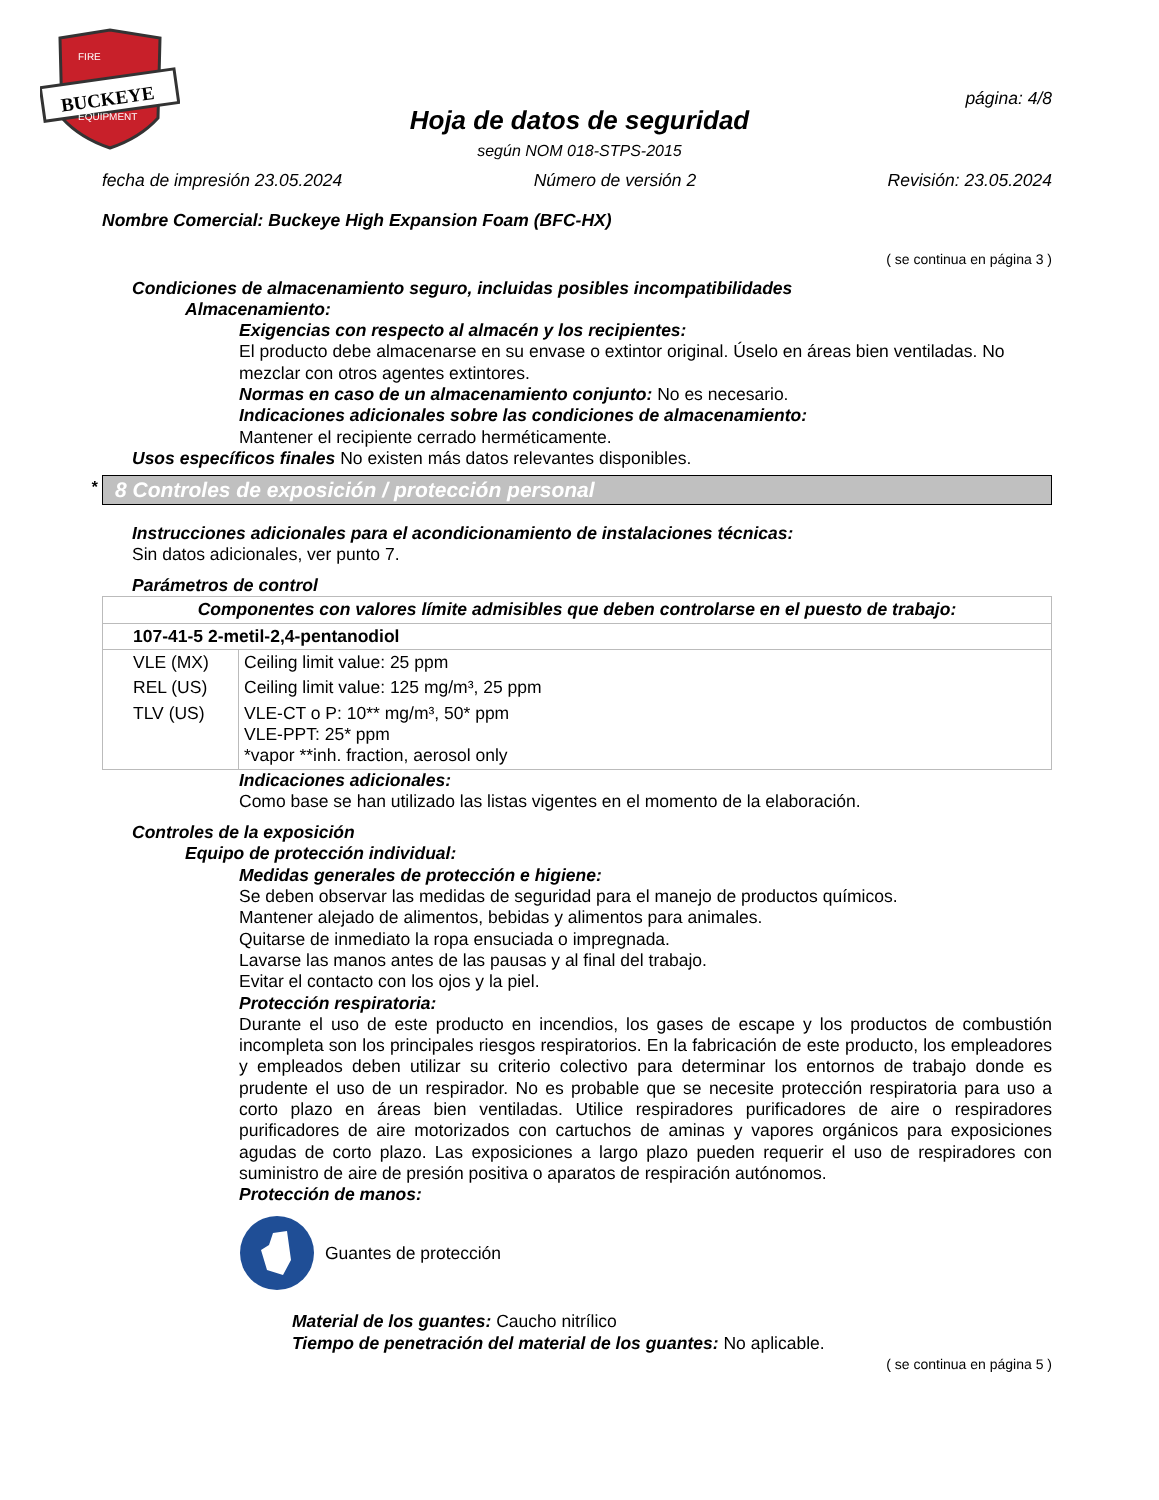BUCKEYE
FIRE
EQUIPMENT
página: 4/8
Hoja de datos de seguridad
según NOM 018-STPS-2015
fecha de impresión 23.05.2024 Número de versión 2 Revisión: 23.05.2024
Nombre Comercial: Buckeye High Expansion Foam (BFC-HX)
( se continua en página 3 )
Condiciones de almacenamiento seguro, incluidas posibles incompatibilidades
Almacenamiento:
Exigencias con respecto al almacén y los recipientes:
El producto debe almacenarse en su envase o extintor original. Úselo en áreas bien ventiladas. No mezclar con otros agentes extintores.
Normas en caso de un almacenamiento conjunto: No es necesario.
Indicaciones adicionales sobre las condiciones de almacenamiento:
Mantener el recipiente cerrado herméticamente.
Usos específicos finales No existen más datos relevantes disponibles.
* 8 Controles de exposición / protección personal
Instrucciones adicionales para el acondicionamiento de instalaciones técnicas:
Sin datos adicionales, ver punto 7.
Parámetros de control
| Componentes con valores límite admisibles que deben controlarse en el puesto de trabajo: | |
| 107-41-5 2-metil-2,4-pentanodiol | |
| VLE (MX) | Ceiling limit value: 25 ppm |
| REL (US) | Ceiling limit value: 125 mg/m³, 25 ppm |
| TLV (US) | VLE-CT o P: 10** mg/m³, 50* ppm VLE-PPT: 25* ppm *vapor **inh. fraction, aerosol only |
Indicaciones adicionales:
Como base se han utilizado las listas vigentes en el momento de la elaboración.
Controles de la exposición
Equipo de protección individual:
Medidas generales de protección e higiene:
Se deben observar las medidas de seguridad para el manejo de productos químicos.
Mantener alejado de alimentos, bebidas y alimentos para animales.
Quitarse de inmediato la ropa ensuciada o impregnada.
Lavarse las manos antes de las pausas y al final del trabajo.
Evitar el contacto con los ojos y la piel.
Protección respiratoria:
Durante el uso de este producto en incendios, los gases de escape y los productos de combustión incompleta son los principales riesgos respiratorios. En la fabricación de este producto, los empleadores y empleados deben utilizar su criterio colectivo para determinar los entornos de trabajo donde es prudente el uso de un respirador. No es probable que se necesite protección respiratoria para uso a corto plazo en áreas bien ventiladas. Utilice respiradores purificadores de aire o respiradores purificadores de aire motorizados con cartuchos de aminas y vapores orgánicos para exposiciones agudas de corto plazo. Las exposiciones a largo plazo pueden requerir el uso de respiradores con suministro de aire de presión positiva o aparatos de respiración autónomos.
Protección de manos:
Guantes de protección
Material de los guantes: Caucho nitrílico
Tiempo de penetración del material de los guantes: No aplicable.
( se continua en página 5 )